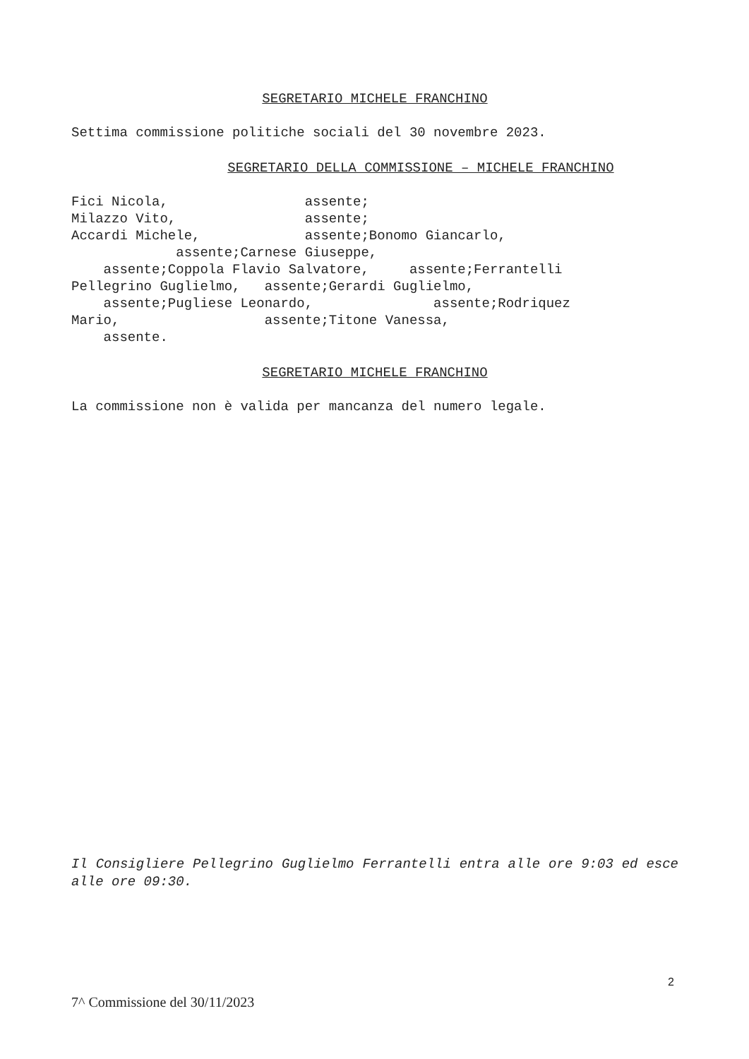SEGRETARIO MICHELE FRANCHINO
Settima commissione politiche sociali del 30 novembre 2023.
SEGRETARIO DELLA COMMISSIONE – MICHELE FRANCHINO
Fici Nicola, assente; Milazzo Vito, assente; Accardi Michele, assente;Bonomo Giancarlo, assente;Carnese Giuseppe, assente;Coppola Flavio Salvatore, assente;Ferrantelli Pellegrino Guglielmo, assente;Gerardi Guglielmo, assente;Pugliese Leonardo, assente;Rodriquez Mario, assente;Titone Vanessa, assente.
SEGRETARIO MICHELE FRANCHINO
La commissione non è valida per mancanza del numero legale.
Il Consigliere Pellegrino Guglielmo Ferrantelli entra alle ore 9:03 ed esce alle ore 09:30.
2
7^ Commissione del 30/11/2023